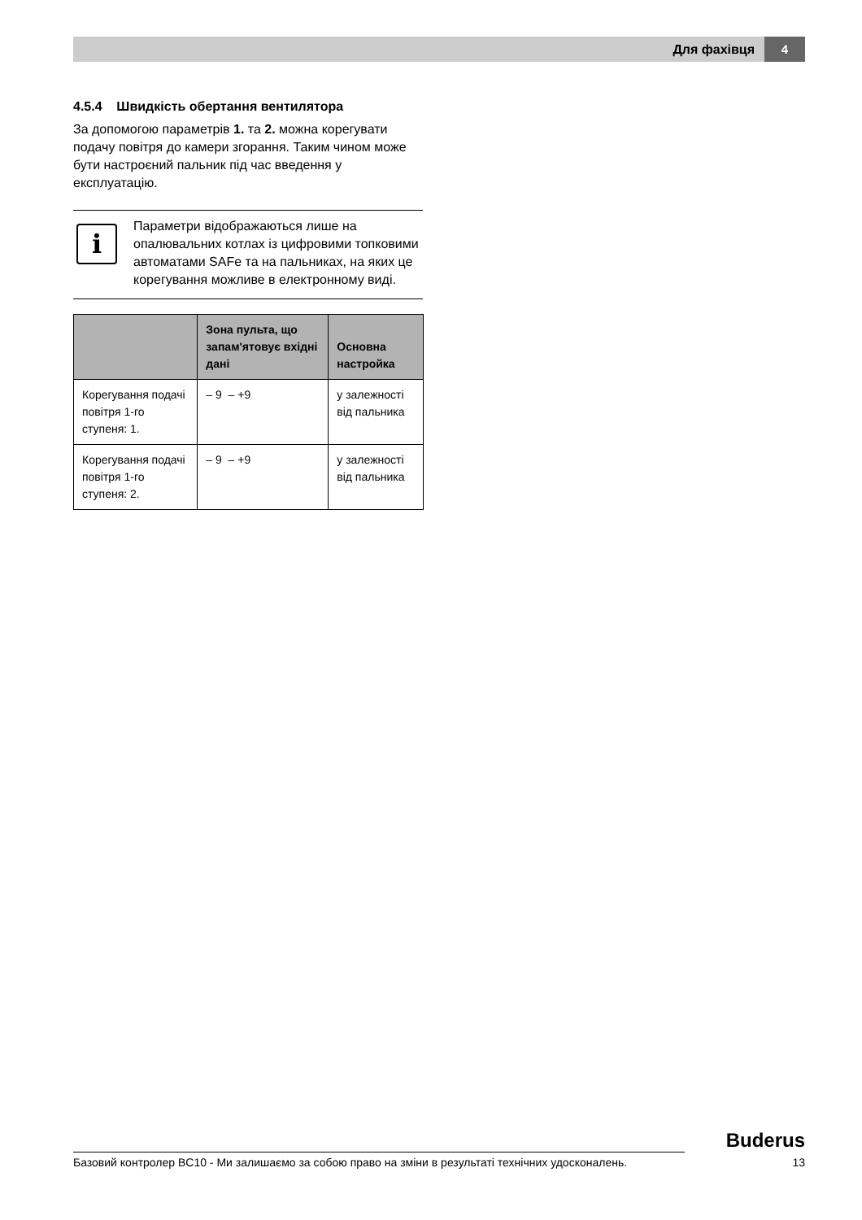Для фахівця 4
4.5.4 Швидкість обертання вентилятора
За допомогою параметрів 1. та 2. можна корегувати подачу повітря до камери згорання. Таким чином може бути настроєний пальник під час введення у експлуатацію.
i
Параметри відображаються лише на опалювальних котлах із цифровими топковими автоматами SAFe та на пальниках, на яких це корегування можливе в електронному виді.
| | Зона пульта, що запам'ятовує вхідні дані | Основна настройка |
| --- | --- | --- |
| Корегування подачі повітря 1-го ступеня: 1. | – 9 – +9 | у залежності від пальника |
| Корегування подачі повітря 1-го ступеня: 2. | – 9 – +9 | у залежності від пальника |
Buderus
Базовий контролер BC10 - Ми залишаємо за собою право на зміни в результаті технічних удосконалень. 13